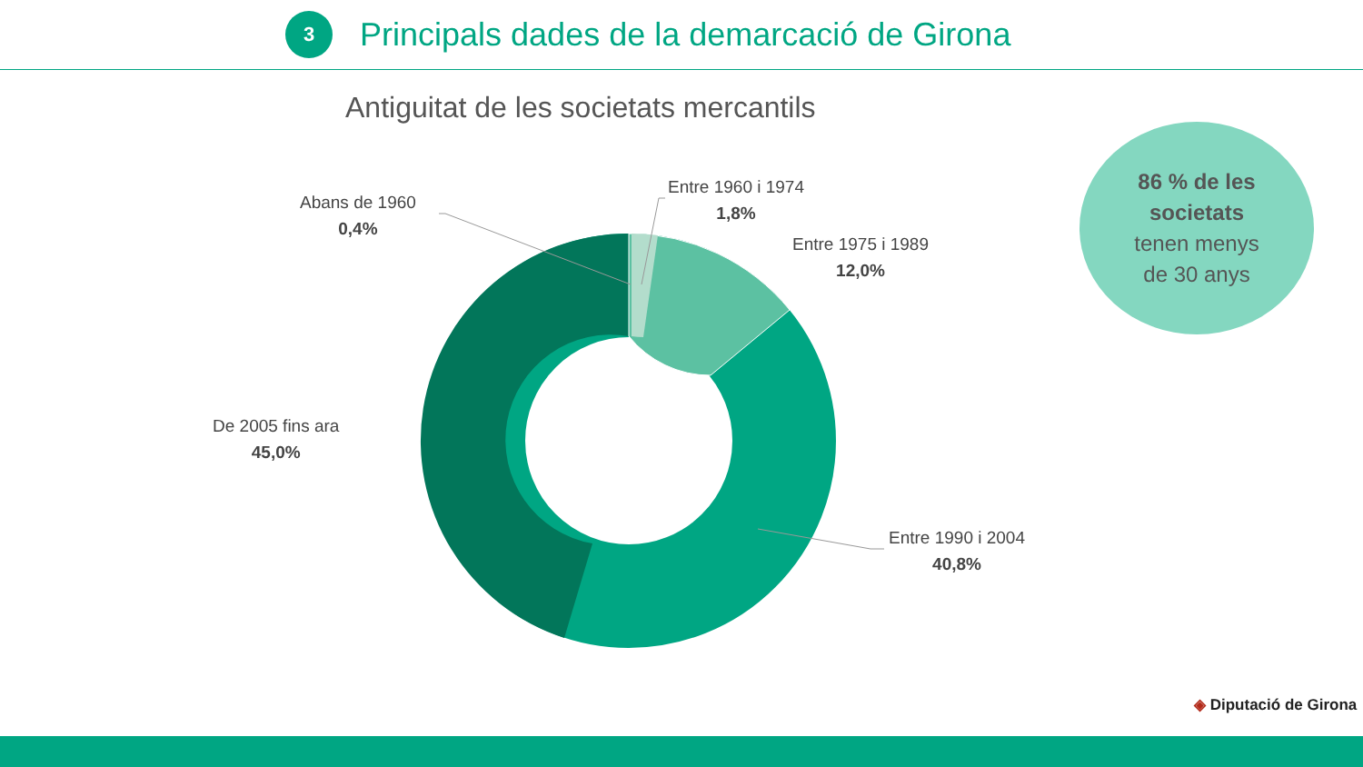3
Principals dades de la demarcació de Girona
Antiguitat de les societats mercantils
Abans de 1960
0,4%
Entre 1960 i 1974
1,8%
Entre 1975 i 1989
12,0%
De 2005 fins ara
45,0%
Entre 1990 i 2004
40,8%
86 % de les
societats
tenen menys
de 30 anys
◈ Diputació de Girona